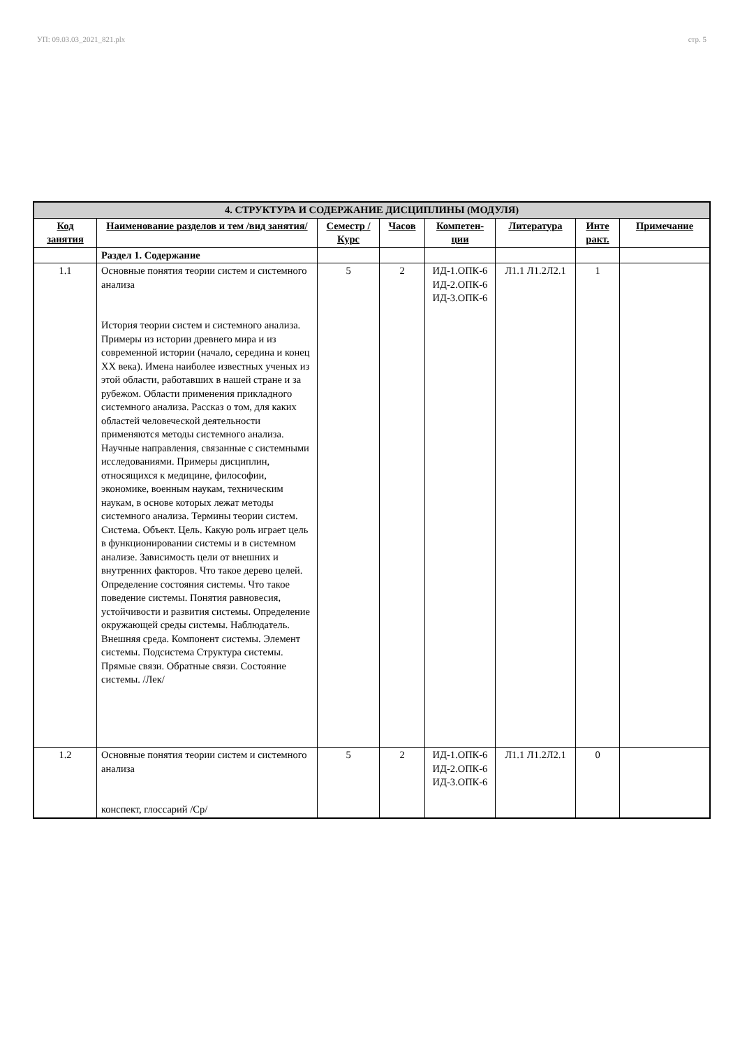УП: 09.03.03_2021_821.plx стр. 5
| 4. СТРУКТУРА И СОДЕРЖАНИЕ ДИСЦИПЛИНЫ (МОДУЛЯ) | | | | | | | |
| --- | --- | --- | --- | --- | --- | --- | --- |
| Код занятия | Наименование разделов и тем /вид занятия/ | Семестр / Курс | Часов | Компетен-ции | Литература | Инте ракт. | Примечание |
| | Раздел 1. Содержание | | | | | | |
| 1.1 | Основные понятия теории систем и системного анализа История теории систем и системного анализа. Примеры из истории древнего мира и из современной истории (начало, середина и конец XX века). Имена наиболее известных ученых из этой области, работавших в нашей стране и за рубежом. Области применения прикладного системного анализа. Рассказ о том, для каких областей человеческой деятельности применяются методы системного анализа. Научные направления, связанные с системными исследованиями. Примеры дисциплин, относящихся к медицине, философии, экономике, военным наукам, техническим наукам, в основе которых лежат методы системного анализа. Термины теории систем. Система. Объект. Цель. Какую роль играет цель в функционировании системы и в системном анализе. Зависимость цели от внешних и внутренних факторов. Что такое дерево целей. Определение состояния системы. Что такое поведение системы. Понятия равновесия, устойчивости и развития системы. Определение окружающей среды системы. Наблюдатель. Внешняя среда. Компонент системы. Элемент системы. Подсистема Структура системы. Прямые связи. Обратные связи. Состояние системы. /Лек/ | 5 | 2 | ИД-1.ОПК-6 ИД-2.ОПК-6 ИД-3.ОПК-6 | Л1.1 Л1.2Л2.1 | 1 | |
| 1.2 | Основные понятия теории систем и системного анализа конспект, глоссарий /Ср/ | 5 | 2 | ИД-1.ОПК-6 ИД-2.ОПК-6 ИД-3.ОПК-6 | Л1.1 Л1.2Л2.1 | 0 | |